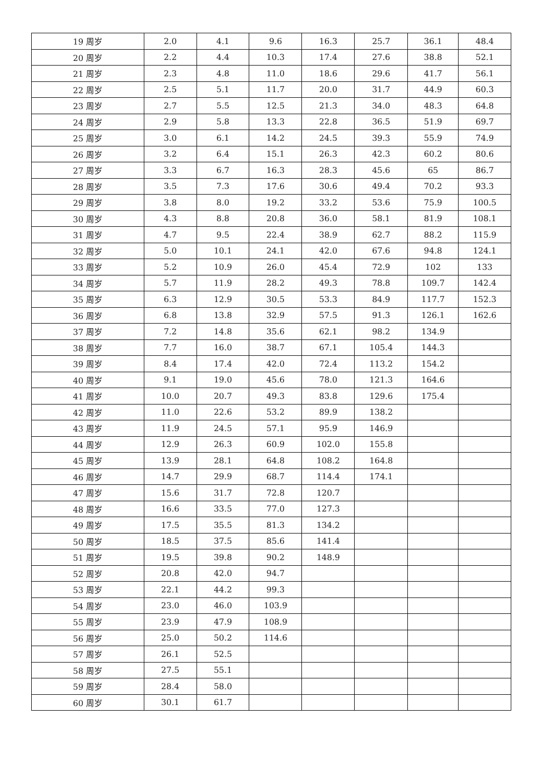| 19 周岁 | 2.0 | 4.1 | 9.6 | 16.3 | 25.7 | 36.1 | 48.4 |
| 20 周岁 | 2.2 | 4.4 | 10.3 | 17.4 | 27.6 | 38.8 | 52.1 |
| 21 周岁 | 2.3 | 4.8 | 11.0 | 18.6 | 29.6 | 41.7 | 56.1 |
| 22 周岁 | 2.5 | 5.1 | 11.7 | 20.0 | 31.7 | 44.9 | 60.3 |
| 23 周岁 | 2.7 | 5.5 | 12.5 | 21.3 | 34.0 | 48.3 | 64.8 |
| 24 周岁 | 2.9 | 5.8 | 13.3 | 22.8 | 36.5 | 51.9 | 69.7 |
| 25 周岁 | 3.0 | 6.1 | 14.2 | 24.5 | 39.3 | 55.9 | 74.9 |
| 26 周岁 | 3.2 | 6.4 | 15.1 | 26.3 | 42.3 | 60.2 | 80.6 |
| 27 周岁 | 3.3 | 6.7 | 16.3 | 28.3 | 45.6 | 65 | 86.7 |
| 28 周岁 | 3.5 | 7.3 | 17.6 | 30.6 | 49.4 | 70.2 | 93.3 |
| 29 周岁 | 3.8 | 8.0 | 19.2 | 33.2 | 53.6 | 75.9 | 100.5 |
| 30 周岁 | 4.3 | 8.8 | 20.8 | 36.0 | 58.1 | 81.9 | 108.1 |
| 31 周岁 | 4.7 | 9.5 | 22.4 | 38.9 | 62.7 | 88.2 | 115.9 |
| 32 周岁 | 5.0 | 10.1 | 24.1 | 42.0 | 67.6 | 94.8 | 124.1 |
| 33 周岁 | 5.2 | 10.9 | 26.0 | 45.4 | 72.9 | 102 | 133 |
| 34 周岁 | 5.7 | 11.9 | 28.2 | 49.3 | 78.8 | 109.7 | 142.4 |
| 35 周岁 | 6.3 | 12.9 | 30.5 | 53.3 | 84.9 | 117.7 | 152.3 |
| 36 周岁 | 6.8 | 13.8 | 32.9 | 57.5 | 91.3 | 126.1 | 162.6 |
| 37 周岁 | 7.2 | 14.8 | 35.6 | 62.1 | 98.2 | 134.9 | |
| 38 周岁 | 7.7 | 16.0 | 38.7 | 67.1 | 105.4 | 144.3 | |
| 39 周岁 | 8.4 | 17.4 | 42.0 | 72.4 | 113.2 | 154.2 | |
| 40 周岁 | 9.1 | 19.0 | 45.6 | 78.0 | 121.3 | 164.6 | |
| 41 周岁 | 10.0 | 20.7 | 49.3 | 83.8 | 129.6 | 175.4 | |
| 42 周岁 | 11.0 | 22.6 | 53.2 | 89.9 | 138.2 | | |
| 43 周岁 | 11.9 | 24.5 | 57.1 | 95.9 | 146.9 | | |
| 44 周岁 | 12.9 | 26.3 | 60.9 | 102.0 | 155.8 | | |
| 45 周岁 | 13.9 | 28.1 | 64.8 | 108.2 | 164.8 | | |
| 46 周岁 | 14.7 | 29.9 | 68.7 | 114.4 | 174.1 | | |
| 47 周岁 | 15.6 | 31.7 | 72.8 | 120.7 | | | |
| 48 周岁 | 16.6 | 33.5 | 77.0 | 127.3 | | | |
| 49 周岁 | 17.5 | 35.5 | 81.3 | 134.2 | | | |
| 50 周岁 | 18.5 | 37.5 | 85.6 | 141.4 | | | |
| 51 周岁 | 19.5 | 39.8 | 90.2 | 148.9 | | | |
| 52 周岁 | 20.8 | 42.0 | 94.7 | | | | |
| 53 周岁 | 22.1 | 44.2 | 99.3 | | | | |
| 54 周岁 | 23.0 | 46.0 | 103.9 | | | | |
| 55 周岁 | 23.9 | 47.9 | 108.9 | | | | |
| 56 周岁 | 25.0 | 50.2 | 114.6 | | | | |
| 57 周岁 | 26.1 | 52.5 | | | | | |
| 58 周岁 | 27.5 | 55.1 | | | | | |
| 59 周岁 | 28.4 | 58.0 | | | | | |
| 60 周岁 | 30.1 | 61.7 | | | | | |